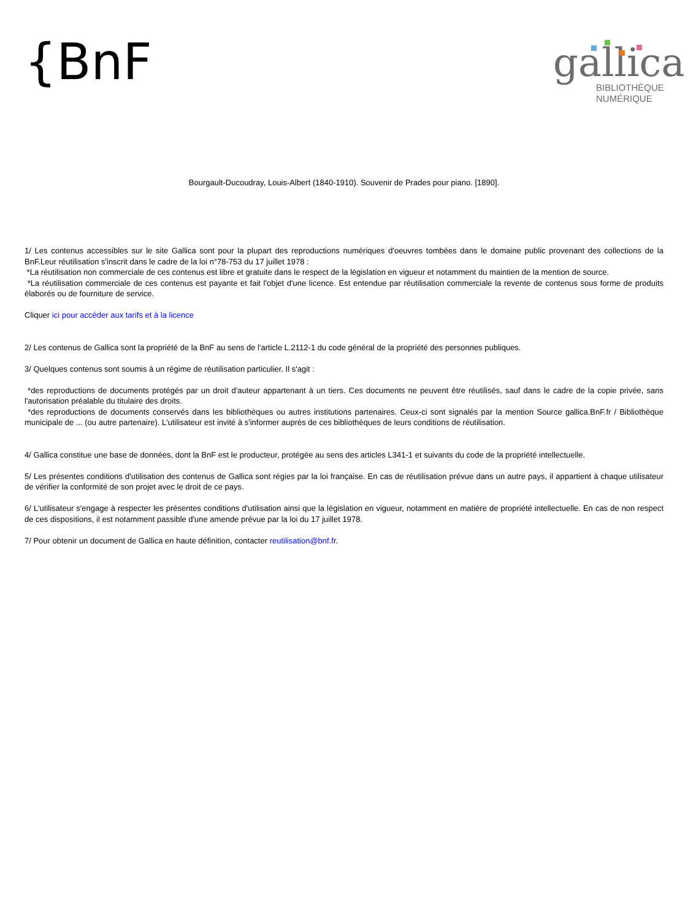{BnF
gallica
BIBLIOTHÈQUE
NUMÉRIQUE
Bourgault-Ducoudray, Louis-Albert (1840-1910). Souvenir de Prades pour piano. [1890].
1/ Les contenus accessibles sur le site Gallica sont pour la plupart des reproductions numériques d'oeuvres tombées dans le domaine public provenant des collections de la BnF.Leur réutilisation s'inscrit dans le cadre de la loi n°78-753 du 17 juillet 1978 :
*La réutilisation non commerciale de ces contenus est libre et gratuite dans le respect de la législation en vigueur et notamment du maintien de la mention de source.
*La réutilisation commerciale de ces contenus est payante et fait l'objet d'une licence. Est entendue par réutilisation commerciale la revente de contenus sous forme de produits élaborés ou de fourniture de service.
Cliquer ici pour accéder aux tarifs et à la licence
2/ Les contenus de Gallica sont la propriété de la BnF au sens de l'article L.2112-1 du code général de la propriété des personnes publiques.
3/ Quelques contenus sont soumis à un régime de réutilisation particulier. Il s'agit :
*des reproductions de documents protégés par un droit d'auteur appartenant à un tiers. Ces documents ne peuvent être réutilisés, sauf dans le cadre de la copie privée, sans l'autorisation préalable du titulaire des droits.
*des reproductions de documents conservés dans les bibliothèques ou autres institutions partenaires. Ceux-ci sont signalés par la mention Source gallica.BnF.fr / Bibliothèque municipale de ... (ou autre partenaire). L'utilisateur est invité à s'informer auprès de ces bibliothèques de leurs conditions de réutilisation.
4/ Gallica constitue une base de données, dont la BnF est le producteur, protégée au sens des articles L341-1 et suivants du code de la propriété intellectuelle.
5/ Les présentes conditions d'utilisation des contenus de Gallica sont régies par la loi française. En cas de réutilisation prévue dans un autre pays, il appartient à chaque utilisateur de vérifier la conformité de son projet avec le droit de ce pays.
6/ L'utilisateur s'engage à respecter les présentes conditions d'utilisation ainsi que la législation en vigueur, notamment en matière de propriété intellectuelle. En cas de non respect de ces dispositions, il est notamment passible d'une amende prévue par la loi du 17 juillet 1978.
7/ Pour obtenir un document de Gallica en haute définition, contacter reutilisation@bnf.fr.